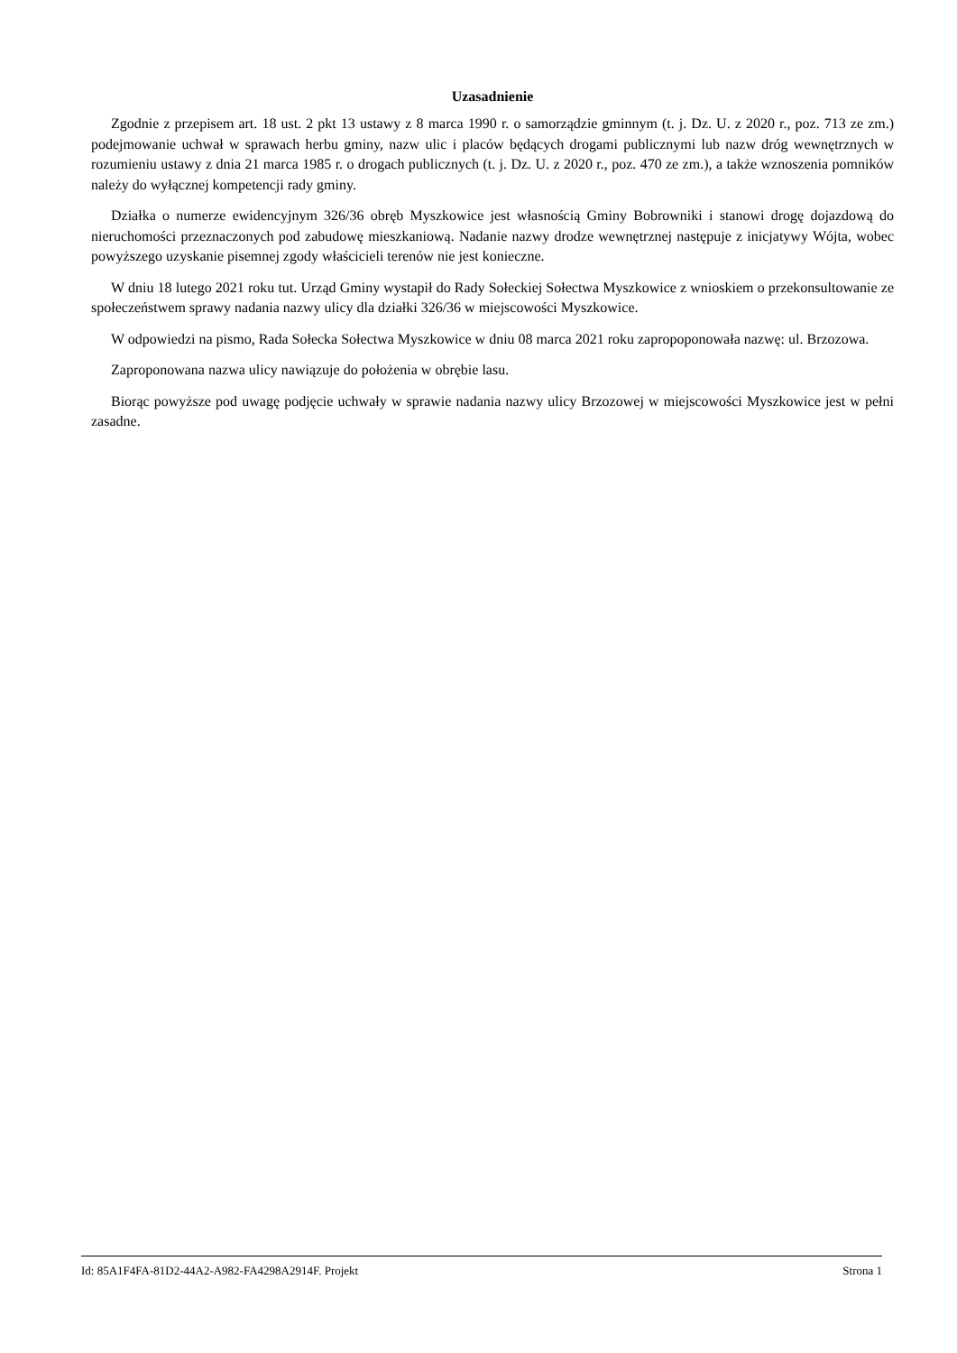Uzasadnienie
Zgodnie z przepisem art. 18 ust. 2 pkt 13 ustawy z 8 marca 1990 r. o samorządzie gminnym (t. j. Dz. U. z 2020 r., poz. 713 ze zm.) podejmowanie uchwał w sprawach herbu gminy, nazw ulic i placów będących drogami publicznymi lub nazw dróg wewnętrznych w rozumieniu ustawy z dnia 21 marca 1985 r. o drogach publicznych (t. j. Dz. U. z 2020 r., poz. 470 ze zm.), a także wznoszenia pomników należy do wyłącznej kompetencji rady gminy.
Działka o numerze ewidencyjnym 326/36 obręb Myszkowice jest własnością Gminy Bobrowniki i stanowi drogę dojazdową do nieruchomości przeznaczonych pod zabudowę mieszkaniową. Nadanie nazwy drodze wewnętrznej następuje z inicjatywy Wójta, wobec powyższego uzyskanie pisemnej zgody właścicieli terenów nie jest konieczne.
W dniu 18 lutego 2021 roku tut. Urząd Gminy wystapił do Rady Sołeckiej Sołectwa Myszkowice z wnioskiem o przekonsultowanie ze społeczeństwem sprawy nadania nazwy ulicy dla działki 326/36 w miejscowości Myszkowice.
W odpowiedzi na pismo, Rada Sołecka Sołectwa Myszkowice w dniu 08 marca 2021 roku zapropoponowała nazwę: ul. Brzozowa.
Zaproponowana nazwa ulicy nawiązuje do położenia w obrębie lasu.
Biorąc powyższe pod uwagę podjęcie uchwały w sprawie nadania nazwy ulicy Brzozowej w miejscowości Myszkowice jest w pełni zasadne.
Id: 85A1F4FA-81D2-44A2-A982-FA4298A2914F. Projekt Strona 1